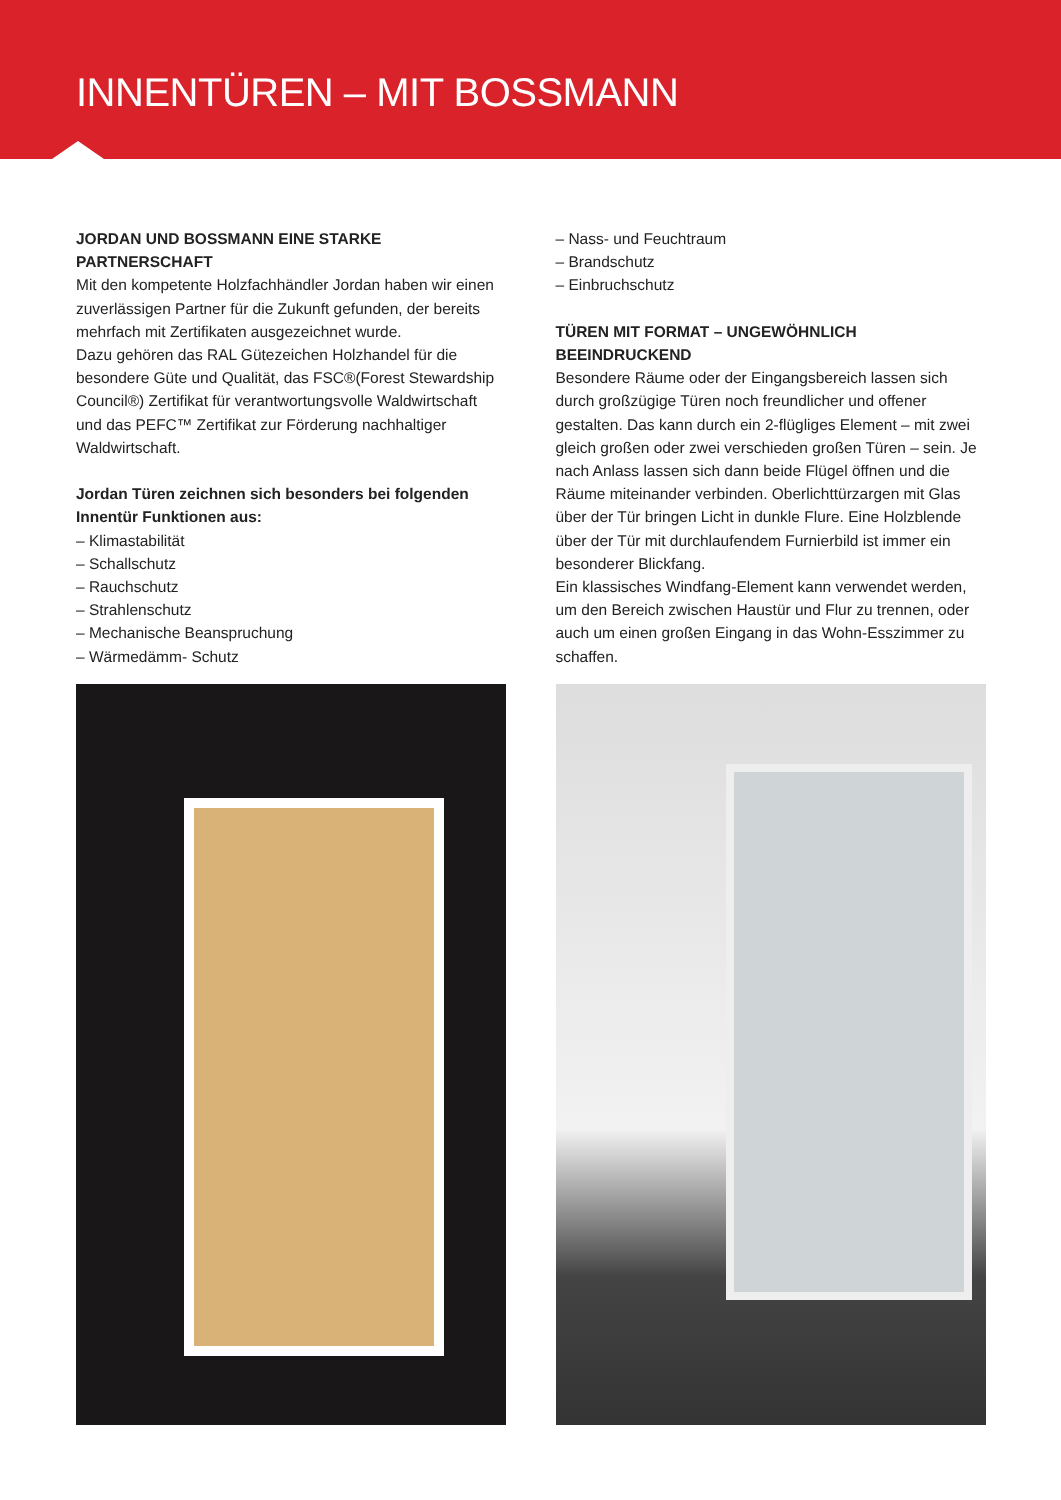INNENTÜREN – MIT BOSSMANN
JORDAN UND BOSSMANN EINE STARKE PARTNERSCHAFT
Mit den kompetente Holzfachhändler Jordan haben wir einen zuverlässigen Partner für die Zukunft gefunden, der bereits mehrfach mit Zertifikaten ausgezeichnet wurde.
Dazu gehören das RAL Gütezeichen Holzhandel für die besondere Güte und Qualität, das FSC®(Forest Stewardship Council®) Zertifikat für verantwortungsvolle Waldwirtschaft und das PEFC™ Zertifikat zur Förderung nachhaltiger Waldwirtschaft.
Jordan Türen zeichnen sich besonders bei folgenden Innentür Funktionen aus:
– Klimastabilität
– Schallschutz
– Rauchschutz
– Strahlenschutz
– Mechanische Beanspruchung
– Wärmedämm- Schutz
– Nass- und Feuchtraum
– Brandschutz
– Einbruchschutz
TÜREN MIT FORMAT – UNGEWÖHNLICH BEEINDRUCKEND
Besondere Räume oder der Eingangsbereich lassen sich durch großzügige Türen noch freundlicher und offener gestalten. Das kann durch ein 2-flügliges Element – mit zwei gleich großen oder zwei verschieden großen Türen – sein. Je nach Anlass lassen sich dann beide Flügel öffnen und die Räume miteinander verbinden. Oberlichttürzargen mit Glas über der Tür bringen Licht in dunkle Flure. Eine Holzblende über der Tür mit durchlaufendem Furnierbild ist immer ein besonderer Blickfang.
Ein klassisches Windfang-Element kann verwendet werden, um den Bereich zwischen Haustür und Flur zu trennen, oder auch um einen großen Eingang in das Wohn-Esszimmer zu schaffen.